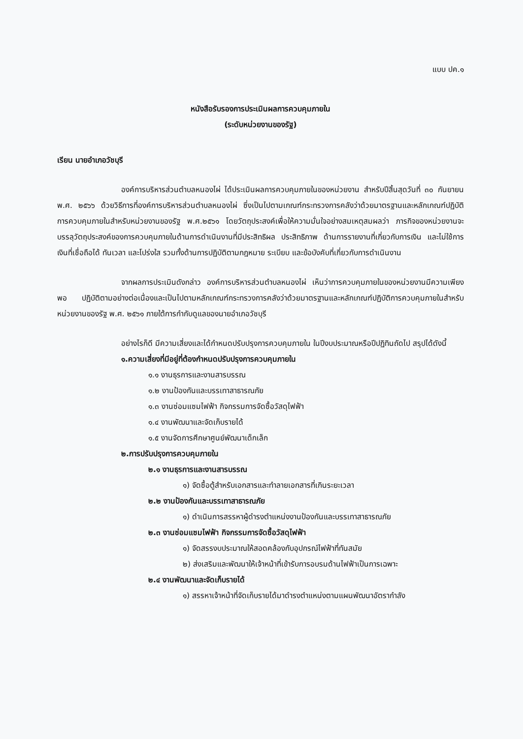แบบ ปค.๑
หนังสือรับรองการประเมินผลการควบคุมภายใน
(ระดับหน่วยงานของรัฐ)
เรียน นายอำเภอวัชบุรี
องค์การบริหารส่วนตำบลหนองไผ่ ได้ประเมินผลการควบคุมภายในของหน่วยงาน สำหรับปีสิ้นสุดวันที่ ๓๐ กันยายน พ.ศ. ๒๕๖๖ ด้วยวิธีการที่องค์การบริหารส่วนตำบลหนองไผ่ ซึ่งเป็นไปตามเกณฑ์กระทรวงการคลังว่าด้วยมาตรฐานและหลักเกณฑ์ปฏิบัติ การควบคุมภายในสำหรับหน่วยงานของรัฐ พ.ศ.๒๕๖๑ โดยวัตถุประสงค์เพื่อให้ความมั่นใจอย่างสมเหตุสมผลว่า ภารกิจของหน่วยงานจะบรรลุวัตถุประสงค์ของการควบคุมภายในด้านการดำเนินงานที่มีประสิทธิผล ประสิทธิภาพ ด้านการรายงานที่เกี่ยวกับการเงิน และไม่ใช้การเงินที่เชื่อถือได้ ทันเวลา และโปร่งใส รวมทั้งด้านการปฏิบัติตามกฎหมาย ระเบียบ และข้อบังคับที่เกี่ยวกับการดำเนินงาน
จากผลการประเมินดังกล่าว องค์การบริหารส่วนตำบลหนองไผ่ เห็นว่าการควบคุมภายในของหน่วยงานมีความเพียงพอ ปฏิบัติตามอย่างต่อเนื่องและเป็นไปตามหลักเกณฑ์กระทรวงการคลังว่าด้วยมาตรฐานและหลักเกณฑ์ปฏิบัติการควบคุมภายในสำหรับหน่วยงานของรัฐ พ.ศ. ๒๕๖๑ ภายใต้การกำกับดูแลของนายอำเภอวัชบุรี
อย่างไรก็ดี มีความเสี่ยงและได้กำหนดปรับปรุงการควบคุมภายใน ในปีงบประมาณหรือปีปฏิทินถัดไป สรุปได้ดังนี้
๑.ความเสี่ยงที่มีอยู่ที่ต้องกำหนดปรับปรุงการควบคุมภายใน
๑.๑ งานธุรการและงานสารบรรณ
๑.๒ งานป้องกันและบรรเทาสาธารณภัย
๑.๓ งานซ่อมแซมไฟฟ้า กิจกรรมการจัดซื้อวัสดุไฟฟ้า
๑.๔ งานพัฒนาและจัดเก็บรายได้
๑.๕ งานจัดการศึกษาศูนย์พัฒนาเด็กเล็ก
๒.การปรับปรุงการควบคุมภายใน
๒.๑ งานธุรการและงานสารบรรณ
๑) จัดซื้อตู้สำหรับเอกสารและทำลายเอกสารที่เกินระยะเวลา
๒.๒ งานป้องกันและบรรเทาสาธารณภัย
๑) ดำเนินการสรรหาผู้ดำรงตำแหน่งงานป้องกันและบรรเทาสาธารณภัย
๒.๓ งานซ่อมแซมไฟฟ้า กิจกรรมการจัดซื้อวัสดุไฟฟ้า
๑) จัดสรรงบประมาณให้สอดคล้องกับอุปกรณ์ไฟฟ้าที่ทันสมัย
๒) ส่งเสริมและพัฒนาให้เจ้าหน้าที่เข้ารับการอบรมด้านไฟฟ้าเป็นการเฉพาะ
๒.๔ งานพัฒนาและจัดเก็บรายได้
๑) สรรหาเจ้าหน้าที่จัดเก็บรายได้มาดำรงตำแหน่งตามแผนพัฒนาอัตรากำลัง